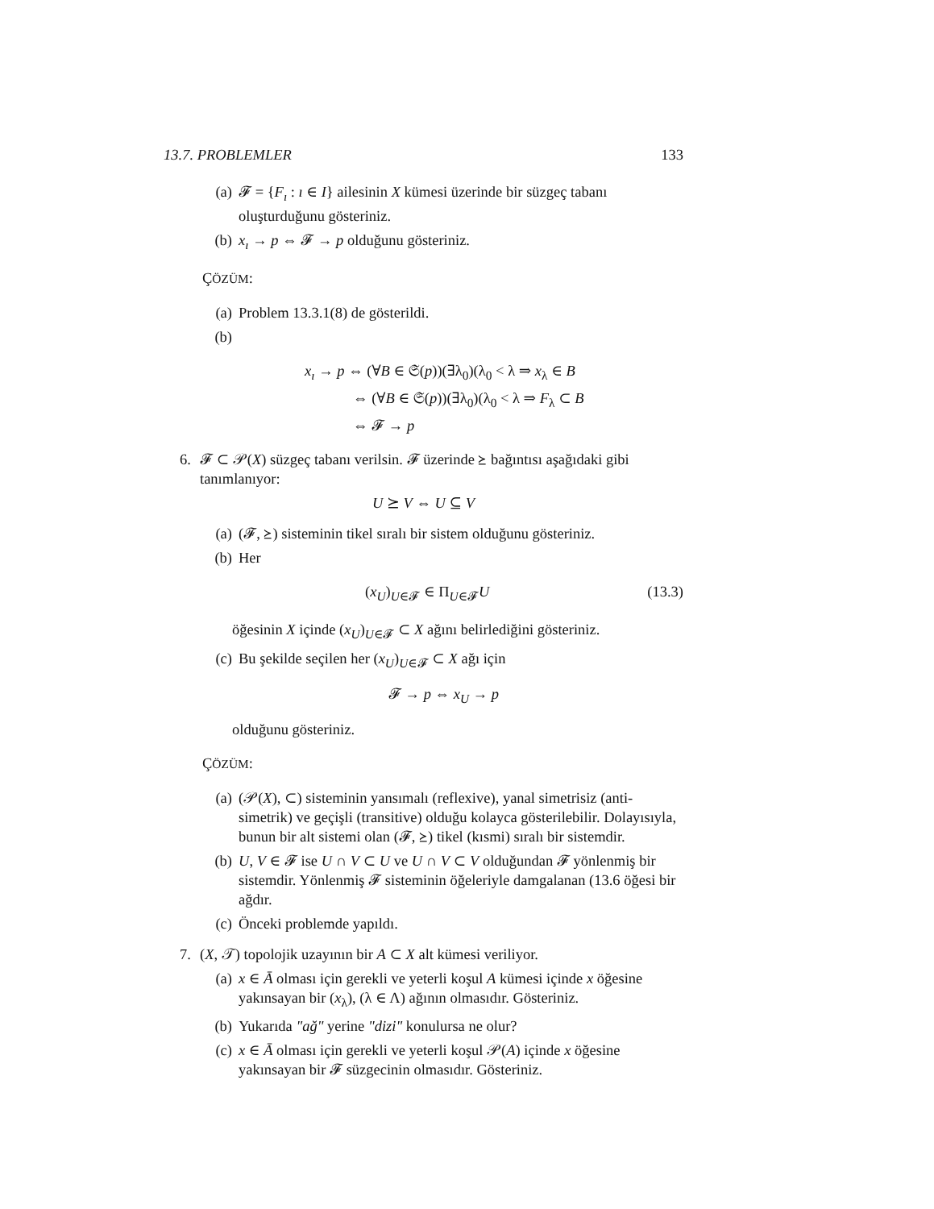13.7. PROBLEMLER 133
(a) 𝓕 = {F<sub>ı</sub> : ı ∈ I} ailesinin X kümesi üzerinde bir süzgeç tabanı oluşturduğunu gösteriniz.
(b) x<sub>ı</sub> → p ⇔ 𝓕 → p olduğunu gösteriniz.
ÇÖZÜM:
(a) Problem 13.3.1(8) de gösterildi.
(b)
x<sub>ı</sub> → p ⇔ (∀B ∈ 𝔖(p))(∃λ<sub>0</sub>)(λ<sub>0</sub> < λ ⇒ x<sub>λ</sub> ∈ B
⇔ (∀B ∈ 𝔖(p))(∃λ<sub>0</sub>)(λ<sub>0</sub> < λ ⇒ F<sub>λ</sub> ⊂ B
⇔ 𝓕 → p
6. 𝓕 ⊂ 𝒫(X) süzgeç tabanı verilsin. 𝓕 üzerinde ⪰ bağıntısı aşağıdaki gibi tanımlanıyor:
U ⪰ V ⇔ U ⊆ V
(a) (𝓕, ⪰) sisteminin tikel sıralı bir sistem olduğunu gösteriniz.
(b) Her
(x<sub>U</sub>)<sub>U∈𝓕</sub> ∈ Π<sub>U∈𝓕</sub>U (13.3)
öğesinin X içinde (x<sub>U</sub>)<sub>U∈𝓕</sub> ⊂ X ağını belirlediğini gösteriniz.
(c) Bu şekilde seçilen her (x<sub>U</sub>)<sub>U∈𝓕</sub> ⊂ X ağı için
𝓕 → p ⇔ x<sub>U</sub> → p
olduğunu gösteriniz.
ÇÖZÜM:
(a) (𝒫(X), ⊂) sisteminin yansımalı (reflexive), yanal simetrisiz (anti-simetrik) ve geçişli (transitive) olduğu kolayca gösterilebilir. Dolayısıyla, bunun bir alt sistemi olan (𝓕, ⪰) tikel (kısmi) sıralı bir sistemdir.
(b) U, V ∈ 𝓕 ise U ∩ V ⊂ U ve U ∩ V ⊂ V olduğundan 𝓕 yönlenmiş bir sistemdir. Yönlenmiş 𝓕 sisteminin öğeleriyle damgalanan (13.6 öğesi bir ağdır.
(c) Önceki problemde yapıldı.
7. (X, 𝒯) topolojik uzayının bir A ⊂ X alt kümesi veriliyor.
(a) x ∈ Ā olması için gerekli ve yeterli koşul A kümesi içinde x öğesine yakınsayan bir (x<sub>λ</sub>), (λ ∈ Λ) ağının olmasıdır. Gösteriniz.
(b) Yukarıda "ağ" yerine "dizi" konulursa ne olur?
(c) x ∈ Ā olması için gerekli ve yeterli koşul 𝒫(A) içinde x öğesine yakınsayan bir 𝓕 süzgecinin olmasıdır. Gösteriniz.